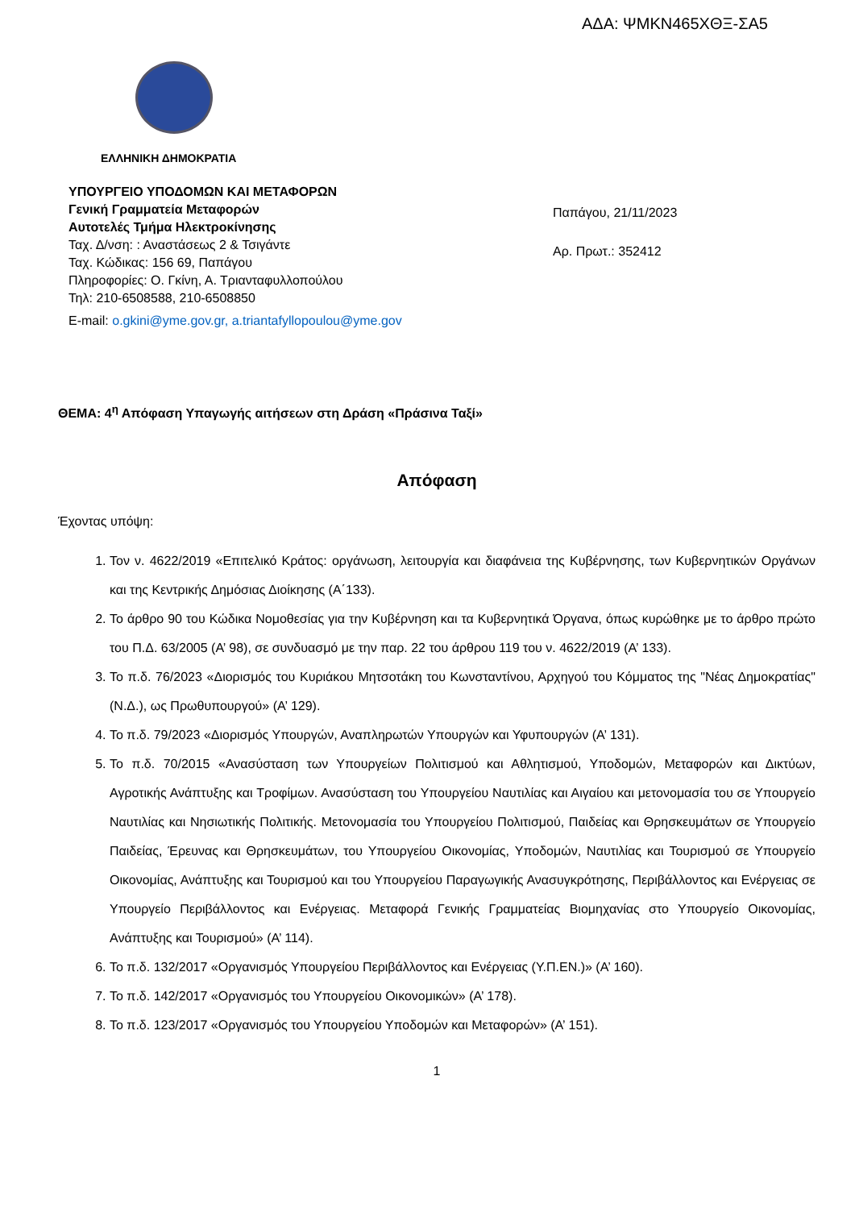ΑΔΑ: ΨΜΚΝ465ΧΘΞ-ΣΑ5
ΕΛΛΗΝΙΚΗ ΔΗΜΟΚΡΑΤΙΑ
ΥΠΟΥΡΓΕΙΟ ΥΠΟΔΟΜΩΝ ΚΑΙ ΜΕΤΑΦΟΡΩΝ
Γενική Γραμματεία Μεταφορών
Αυτοτελές Τμήμα Ηλεκτροκίνησης
Ταχ. Δ/νση: : Αναστάσεως 2 & Τσιγάντε
Ταχ. Κώδικας: 156 69, Παπάγου
Πληροφορίες: Ο. Γκίνη, Α. Τριανταφυλλοπούλου
Τηλ: 210-6508588, 210-6508850
E-mail: o.gkini@yme.gov.gr, a.triantafyllopoulou@yme.gov
Παπάγου, 21/11/2023
Αρ. Πρωτ.: 352412
ΘΕΜΑ: 4<sup>η</sup> Απόφαση Υπαγωγής αιτήσεων στη Δράση «Πράσινα Ταξί»
Απόφαση
Έχοντας υπόψη:
1. Τον ν. 4622/2019 «Επιτελικό Κράτος: οργάνωση, λειτουργία και διαφάνεια της Κυβέρνησης, των Κυβερνητικών Οργάνων και της Κεντρικής Δημόσιας Διοίκησης (Α΄133).
2. Το άρθρο 90 του Κώδικα Νομοθεσίας για την Κυβέρνηση και τα Κυβερνητικά Όργανα, όπως κυρώθηκε με το άρθρο πρώτο του Π.Δ. 63/2005 (Α’ 98), σε συνδυασμό με την παρ. 22 του άρθρου 119 του ν. 4622/2019 (Α’ 133).
3. Το π.δ. 76/2023 «Διορισμός του Κυριάκου Μητσοτάκη του Κωνσταντίνου, Αρχηγού του Κόμματος της "Νέας Δημοκρατίας" (Ν.Δ.), ως Πρωθυπουργού» (Α’ 129).
4. Το π.δ. 79/2023 «Διορισμός Υπουργών, Αναπληρωτών Υπουργών και Υφυπουργών (Α’ 131).
5. Το π.δ. 70/2015 «Ανασύσταση των Υπουργείων Πολιτισμού και Αθλητισμού, Υποδομών, Μεταφορών και Δικτύων, Αγροτικής Ανάπτυξης και Τροφίμων. Ανασύσταση του Υπουργείου Ναυτιλίας και Αιγαίου και μετονομασία του σε Υπουργείο Ναυτιλίας και Νησιωτικής Πολιτικής. Μετονομασία του Υπουργείου Πολιτισμού, Παιδείας και Θρησκευμάτων σε Υπουργείο Παιδείας, Έρευνας και Θρησκευμάτων, του Υπουργείου Οικονομίας, Υποδομών, Ναυτιλίας και Τουρισμού σε Υπουργείο Οικονομίας, Ανάπτυξης και Τουρισμού και του Υπουργείου Παραγωγικής Ανασυγκρότησης, Περιβάλλοντος και Ενέργειας σε Υπουργείο Περιβάλλοντος και Ενέργειας. Μεταφορά Γενικής Γραμματείας Βιομηχανίας στο Υπουργείο Οικονομίας, Ανάπτυξης και Τουρισμού» (Α’ 114).
6. Το π.δ. 132/2017 «Οργανισμός Υπουργείου Περιβάλλοντος και Ενέργειας (Υ.Π.ΕΝ.)» (Α’ 160).
7. Το π.δ. 142/2017 «Οργανισμός του Υπουργείου Οικονομικών» (Α’ 178).
8. Το π.δ. 123/2017 «Οργανισμός του Υπουργείου Υποδομών και Μεταφορών» (Α’ 151).
1